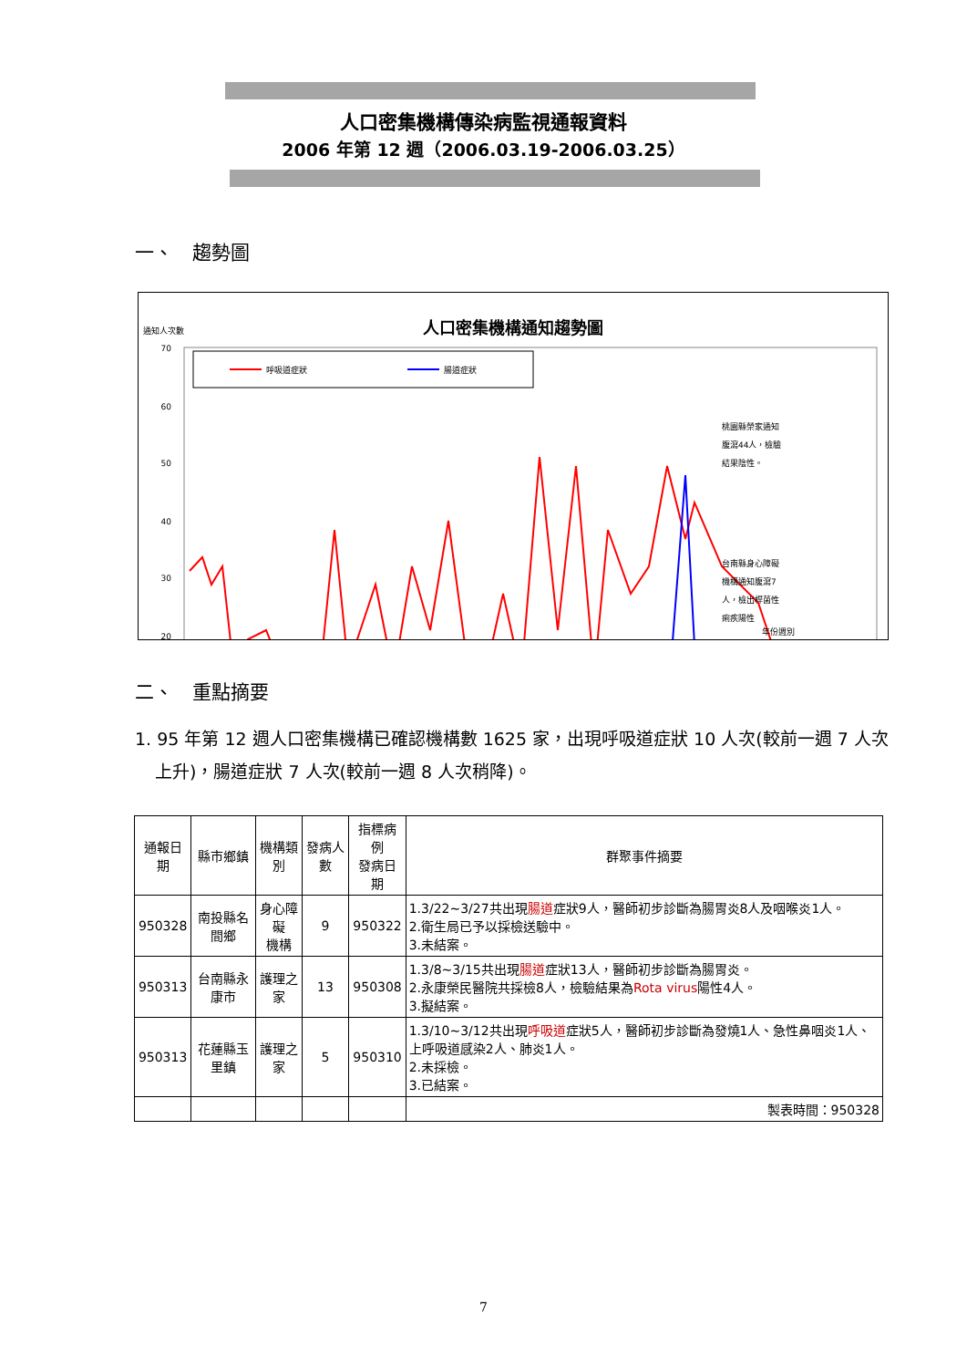人口密集機構傳染病監視通報資料
2006 年第 12 週（2006.03.19-2006.03.25）
一、　趨勢圖
人口密集機構通知趨勢圖
通知人次數
呼吸道症狀
腸道症狀
70
60
50
40
30
20
桃園縣榮家通知
腹瀉44人，檢驗
結果陰性。
台南縣身心障礙
機構通知腹瀉7
人，檢出桿菌性
痢疾陽性
年份週別
二、　重點摘要
1. 95 年第 12 週人口密集機構已確認機構數 1625 家，出現呼吸道症狀 10 人次(較前一週 7 人次上升)，腸道症狀 7 人次(較前一週 8 人次稍降)。
| 通報日期 | 縣市鄉鎮 | 機構類別 | 發病人數 | 指標病例 發病日期 | 群聚事件摘要 |
| --- | --- | --- | --- | --- | --- |
| 950328 | 南投縣名間鄉 | 身心障礙 機構 | 9 | 950322 | 1.3/22~3/27共出現 腸道 症狀9人，醫師初步診斷為腸胃炎8人及咽喉炎1人。 2.衛生局已予以採檢送驗中。 3.未結案。 |
| 950313 | 台南縣永康市 | 護理之家 | 13 | 950308 | 1.3/8~3/15共出現 腸道 症狀13人，醫師初步診斷為腸胃炎。 2.永康榮民醫院共採檢8人，檢驗結果為 Rota virus 陽性4人。 3.擬結案。 |
| 950313 | 花蓮縣玉里鎮 | 護理之家 | 5 | 950310 | 1.3/10~3/12共出現 呼吸道 症狀5人，醫師初步診斷為發燒1人、急性鼻咽炎1人、上呼吸道感染2人、肺炎1人。 2.未採檢。 3.已結案。 |
| | | | | | 製表時間：950328 |
7